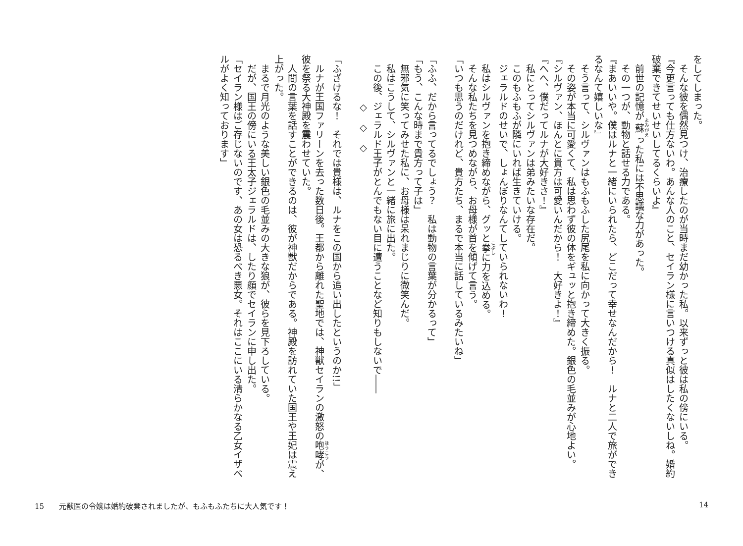をしてしまった。
　そんな彼を偶然見つけ、治療したのが当時まだ幼かった私。以来ずっと彼は私の傍にいる。
『今更言っても仕方ないわ。あんな人のこと、セイラン様に言いつける真似はしたくないしね。婚約破棄できてせいせいしてるくらいよ』
　前世の記憶が蘇った私には不思議な力があった。
　その一つが、動物と話せる力である。
『まあいいや。僕はルナと一緒にいられたら、どこだって幸せなんだから！　ルナと二人で旅ができるなんて嬉しいな』
　そう言って、シルヴァンはもふもふした尻尾を私に向かって大きく振る。
　その姿が本当に可愛くて、私は思わず彼の体をギュッと抱き締めた。銀色の毛並みが心地よい。
『シルヴァン、ほんとに貴方は可愛いんだから！　大好きよ！』
『へへ、僕だってルナが大好きさ！』
　私にとってシルヴァンは弟みたいな存在だ。
　このもふもふが隣にいれば生きていける。
　ジェラルドのせいで、しょんぼりなんてしていられないわ！
　私はシルヴァンを抱き締めながら、グッと拳に力を込める。
　そんな私たちを見つめながら、お母様が首を傾げて言う。
「いつも思うのだけれど、貴方たち、まるで本当に話しているみたいね」
「ふふ、だから言ってるでしょう？　私は動物の言葉が分かるって」
「もう、こんな時まで貴方って子は」
　無邪気に笑ってみせた私に、お母様は呆れまじりに微笑んだ。
　私はこうして、シルヴァンと一緒に旅に出た。
　この後、ジェラルド王子がとんでもない目に遭うことなど知りもしないで――
　　　　　◇　◇　◇
「ふざけるな！　それでは貴様は、ルナをこの国から追い出したというのか!!」
　ルナが王国ファリーンを去った数日後。王都から離れた聖地では、神獣セイランの激怒の咆哮が、彼を祭る大神殿を震わせていた。
　人間の言葉を話すことができるのは、彼が神獣だからである。神殿を訪れていた国王や王妃は震え上がった。
　まるで月光のような美しい銀色の毛並みの大きな狼が、彼らを見下ろしている。
　だが、国王の傍にいる王太子ジェラルドは、したり顔でセイランに申し出た。
「セイラン様はご存じないのです、あの女は恐るべき悪女。それはここにいる清らかなる乙女イザベルがよく知っております」
15　　元獣医の令嬢は婚約破棄されましたが、もふもふたちに大人気です！ 14